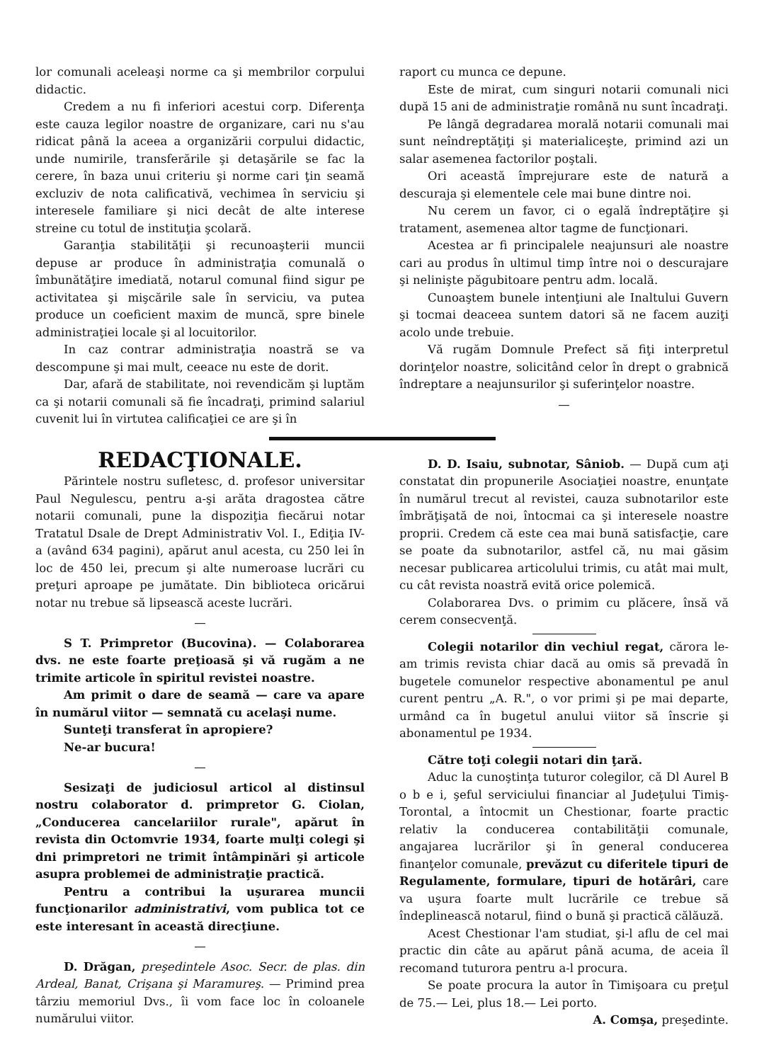lor comunali aceleaşi norme ca şi membrilor corpului didactic.
Credem a nu fi inferiori acestui corp. Diferenţa este cauza legilor noastre de organizare, cari nu s'au ridicat până la aceea a organizării corpului didactic, unde numirile, transferările şi detaşările se fac la cerere, în baza unui criteriu şi norme cari ţin seamă excluziv de nota calificativă, vechimea în serviciu şi interesele familiare şi nici decât de alte interese streine cu totul de instituţia şcolară.
Garanţia stabilităţii şi recunoaşterii muncii depuse ar produce în administraţia comunală o îmbunătăţire imediată, notarul comunal fiind sigur pe activitatea şi mişcările sale în serviciu, va putea produce un coeficient maxim de muncă, spre binele administraţiei locale şi al locuitorilor.
In caz contrar administraţia noastră se va descompune şi mai mult, ceeace nu este de dorit.
Dar, afară de stabilitate, noi revendicăm şi luptăm ca şi notarii comunali să fie încadraţi, primind salariul cuvenit lui în virtutea calificaţiei ce are şi în
raport cu munca ce depune.
Este de mirat, cum singuri notarii comunali nici după 15 ani de administraţie română nu sunt încadraţi.
Pe lângă degradarea morală notarii comunali mai sunt neîndreptăţiţi şi materialiceşte, primind azi un salar asemenea factorilor poştali.
Ori această împrejurare este de natură a descuraja şi elementele cele mai bune dintre noi.
Nu cerem un favor, ci o egală îndreptăţire şi tratament, asemenea altor tagme de funcţionari.
Acestea ar fi principalele neajunsuri ale noastre cari au produs în ultimul timp între noi o descurajare şi nelinişte păgubitoare pentru adm. locală.
Cunoaştem bunele intenţiuni ale Inaltului Guvern şi tocmai deaceea suntem datori să ne facem auziţi acolo unde trebuie.
Vă rugăm Domnule Prefect să fiţi interpretul dorinţelor noastre, solicitând celor în drept o grabnică îndreptare a neajunsurilor şi suferinţelor noastre.
—
REDACŢIONALE.
Părintele nostru sufletesc, d. profesor universitar Paul Negulescu, pentru a-şi arăta dragostea către notarii comunali, pune la dispoziţia fiecărui notar Tratatul Dsale de Drept Administrativ Vol. I., Ediţia IV-a (având 634 pagini), apărut anul acesta, cu 250 lei în loc de 450 lei, precum şi alte numeroase lucrări cu preţuri aproape pe jumătate. Din biblioteca oricărui notar nu trebue să lipsească aceste lucrări.
—
S T. Primpretor (Bucovina). — Colaborarea dvs. ne este foarte preţioasă şi vă rugăm a ne trimite articole în spiritul revistei noastre.
Am primit o dare de seamă — care va apare în numărul viitor — semnată cu acelaşi nume.
Sunteţi transferat în apropiere?
Ne-ar bucura!
—
Sesizaţi de judiciosul articol al distinsul nostru colaborator d. primpretor G. Ciolan, „Conducerea cancelariilor rurale", apărut în revista din Octomvrie 1934, foarte mulţi colegi şi dni primpretori ne trimit întâmpinări şi articole asupra problemei de administraţie practică.
Pentru a contribui la uşurarea muncii funcţionarilor administrativi, vom publica tot ce este interesant în această direcţiune.
—
D. Drăgan, preşedintele Asoc. Secr. de plas. din Ardeal, Banat, Crişana şi Maramureş. — Primind prea târziu memoriul Dvs., îi vom face loc în coloanele numărului viitor.
D. D. Isaiu, subnotar, Sâniob. — După cum aţi constatat din propunerile Asociaţiei noastre, enunţate în numărul trecut al revistei, cauza subnotarilor este îmbrăţişată de noi, întocmai ca şi interesele noastre proprii. Credem că este cea mai bună satisfacţie, care se poate da subnotarilor, astfel că, nu mai găsim necesar publicarea articolului trimis, cu atât mai mult, cu cât revista noastră evită orice polemică.
Colaborarea Dvs. o primim cu plăcere, însă vă cerem consecvenţă.
Colegii notarilor din vechiul regat, cărora le-am trimis revista chiar dacă au omis să prevadă în bugetele comunelor respective abonamentul pe anul curent pentru „A. R.", o vor primi şi pe mai departe, urmând ca în bugetul anului viitor să înscrie şi abonamentul pe 1934.
Către toţi colegii notari din ţară.
Aduc la cunoştinţa tuturor colegilor, că Dl Aurel B o b e i, şeful serviciului financiar al Judeţului Timiş-Torontal, a întocmit un Chestionar, foarte practic relativ la conducerea contabilităţii comunale, angajarea lucrărilor şi în general conducerea finanţelor comunale, prevăzut cu diferitele tipuri de Regulamente, formulare, tipuri de hotărâri, care va uşura foarte mult lucrările ce trebue să îndeplinească notarul, fiind o bună şi practică călăuză.
Acest Chestionar l'am studiat, şi-l aflu de cel mai practic din câte au apărut până acuma, de aceia îl recomand tuturora pentru a-l procura.
Se poate procura la autor în Timişoara cu preţul de 75.— Lei, plus 18.— Lei porto.
A. Comşa, preşedinte.